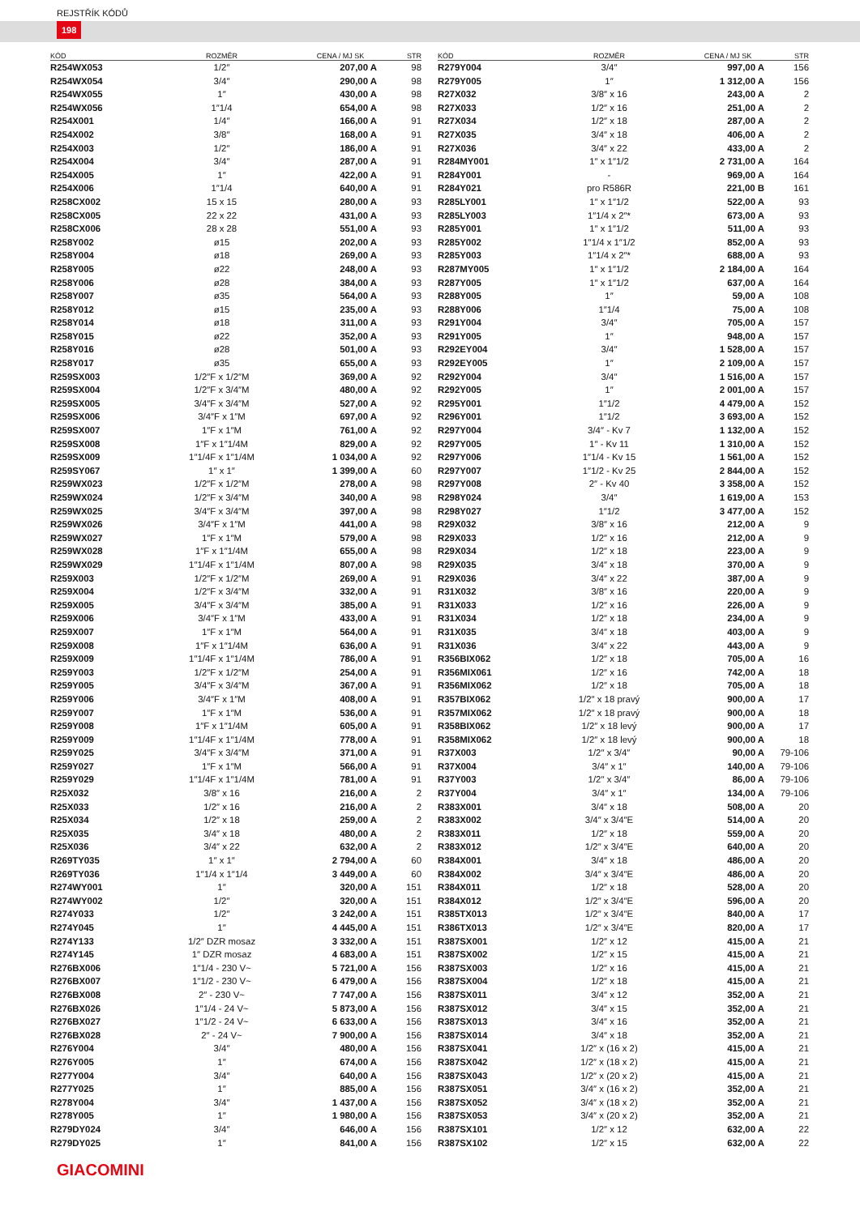REJSTŘÍK KÓDŮ
198
| KÓD | ROZMĚR | CENA / MJ SK | STR |
| --- | --- | --- | --- |
| R254WX053 | 1/2″ | 207,00 A | 98 |
| R254WX054 | 3/4″ | 290,00 A | 98 |
| R254WX055 | 1″ | 430,00 A | 98 |
| R254WX056 | 1″1/4 | 654,00 A | 98 |
| R254X001 | 1/4″ | 166,00 A | 91 |
| R254X002 | 3/8″ | 168,00 A | 91 |
| R254X003 | 1/2″ | 186,00 A | 91 |
| R254X004 | 3/4″ | 287,00 A | 91 |
| R254X005 | 1″ | 422,00 A | 91 |
| R254X006 | 1″1/4 | 640,00 A | 91 |
| R258CX002 | 15 x 15 | 280,00 A | 93 |
| R258CX005 | 22 x 22 | 431,00 A | 93 |
| R258CX006 | 28 x 28 | 551,00 A | 93 |
| R258Y002 | ø15 | 202,00 A | 93 |
| R258Y004 | ø18 | 269,00 A | 93 |
| R258Y005 | ø22 | 248,00 A | 93 |
| R258Y006 | ø28 | 384,00 A | 93 |
| R258Y007 | ø35 | 564,00 A | 93 |
| R258Y012 | ø15 | 235,00 A | 93 |
| R258Y014 | ø18 | 311,00 A | 93 |
| R258Y015 | ø22 | 352,00 A | 93 |
| R258Y016 | ø28 | 501,00 A | 93 |
| R258Y017 | ø35 | 655,00 A | 93 |
| R259SX003 | 1/2″F x 1/2″M | 369,00 A | 92 |
| R259SX004 | 1/2″F x 3/4″M | 480,00 A | 92 |
| R259SX005 | 3/4″F x 3/4″M | 527,00 A | 92 |
| R259SX006 | 3/4″F x 1″M | 697,00 A | 92 |
| R259SX007 | 1″F x 1″M | 761,00 A | 92 |
| R259SX008 | 1″F x 1″1/4M | 829,00 A | 92 |
| R259SX009 | 1″1/4F x 1″1/4M | 1 034,00 A | 92 |
| R259SY067 | 1″ x 1″ | 1 399,00 A | 60 |
| R259WX023 | 1/2″F x 1/2″M | 278,00 A | 98 |
| R259WX024 | 1/2″F x 3/4″M | 340,00 A | 98 |
| R259WX025 | 3/4″F x 3/4″M | 397,00 A | 98 |
| R259WX026 | 3/4″F x 1″M | 441,00 A | 98 |
| R259WX027 | 1″F x 1″M | 579,00 A | 98 |
| R259WX028 | 1″F x 1″1/4M | 655,00 A | 98 |
| R259WX029 | 1″1/4F x 1″1/4M | 807,00 A | 98 |
| R259X003 | 1/2″F x 1/2″M | 269,00 A | 91 |
| R259X004 | 1/2″F x 3/4″M | 332,00 A | 91 |
| R259X005 | 3/4″F x 3/4″M | 385,00 A | 91 |
| R259X006 | 3/4″F x 1″M | 433,00 A | 91 |
| R259X007 | 1″F x 1″M | 564,00 A | 91 |
| R259X008 | 1″F x 1″1/4M | 636,00 A | 91 |
| R259X009 | 1″1/4F x 1″1/4M | 786,00 A | 91 |
| R259Y003 | 1/2″F x 1/2″M | 254,00 A | 91 |
| R259Y005 | 3/4″F x 3/4″M | 367,00 A | 91 |
| R259Y006 | 3/4″F x 1″M | 408,00 A | 91 |
| R259Y007 | 1″F x 1″M | 536,00 A | 91 |
| R259Y008 | 1″F x 1″1/4M | 605,00 A | 91 |
| R259Y009 | 1″1/4F x 1″1/4M | 778,00 A | 91 |
| R259Y025 | 3/4″F x 3/4″M | 371,00 A | 91 |
| R259Y027 | 1″F x 1″M | 566,00 A | 91 |
| R259Y029 | 1″1/4F x 1″1/4M | 781,00 A | 91 |
| R25X032 | 3/8″ x 16 | 216,00 A | 2 |
| R25X033 | 1/2″ x 16 | 216,00 A | 2 |
| R25X034 | 1/2″ x 18 | 259,00 A | 2 |
| R25X035 | 3/4″ x 18 | 480,00 A | 2 |
| R25X036 | 3/4″ x 22 | 632,00 A | 2 |
| R269TY035 | 1″ x 1″ | 2 794,00 A | 60 |
| R269TY036 | 1″1/4 x 1″1/4 | 3 449,00 A | 60 |
| R274WY001 | 1″ | 320,00 A | 151 |
| R274WY002 | 1/2″ | 320,00 A | 151 |
| R274Y033 | 1/2″ | 3 242,00 A | 151 |
| R274Y045 | 1″ | 4 445,00 A | 151 |
| R274Y133 | 1/2″ DZR mosaz | 3 332,00 A | 151 |
| R274Y145 | 1″ DZR mosaz | 4 683,00 A | 151 |
| R276BX006 | 1″1/4 - 230 V~ | 5 721,00 A | 156 |
| R276BX007 | 1″1/2 - 230 V~ | 6 479,00 A | 156 |
| R276BX008 | 2″ - 230 V~ | 7 747,00 A | 156 |
| R276BX026 | 1″1/4 - 24 V~ | 5 873,00 A | 156 |
| R276BX027 | 1″1/2 - 24 V~ | 6 633,00 A | 156 |
| R276BX028 | 2″ - 24 V~ | 7 900,00 A | 156 |
| R276Y004 | 3/4″ | 480,00 A | 156 |
| R276Y005 | 1″ | 674,00 A | 156 |
| R277Y004 | 3/4″ | 640,00 A | 156 |
| R277Y025 | 1″ | 885,00 A | 156 |
| R278Y004 | 3/4″ | 1 437,00 A | 156 |
| R278Y005 | 1″ | 1 980,00 A | 156 |
| R279DY024 | 3/4″ | 646,00 A | 156 |
| R279DY025 | 1″ | 841,00 A | 156 |
| KÓD | ROZMĚR | CENA / MJ SK | STR |
| --- | --- | --- | --- |
| R279Y004 | 3/4″ | 997,00 A | 156 |
| R279Y005 | 1″ | 1 312,00 A | 156 |
| R27X032 | 3/8″ x 16 | 243,00 A | 2 |
| R27X033 | 1/2″ x 16 | 251,00 A | 2 |
| R27X034 | 1/2″ x 18 | 287,00 A | 2 |
| R27X035 | 3/4″ x 18 | 406,00 A | 2 |
| R27X036 | 3/4″ x 22 | 433,00 A | 2 |
| R284MY001 | 1″ x 1″1/2 | 2 731,00 A | 164 |
| R284Y001 | - | 969,00 A | 164 |
| R284Y021 | pro R586R | 221,00 B | 161 |
| R285LY001 | 1″ x 1″1/2 | 522,00 A | 93 |
| R285LY003 | 1″1/4 x 2″* | 673,00 A | 93 |
| R285Y001 | 1″ x 1″1/2 | 511,00 A | 93 |
| R285Y002 | 1″1/4 x 1″1/2 | 852,00 A | 93 |
| R285Y003 | 1″1/4 x 2″* | 688,00 A | 93 |
| R287MY005 | 1″ x 1″1/2 | 2 184,00 A | 164 |
| R287Y005 | 1″ x 1″1/2 | 637,00 A | 164 |
| R288Y005 | 1″ | 59,00 A | 108 |
| R288Y006 | 1″1/4 | 75,00 A | 108 |
| R291Y004 | 3/4″ | 705,00 A | 157 |
| R291Y005 | 1″ | 948,00 A | 157 |
| R292EY004 | 3/4″ | 1 528,00 A | 157 |
| R292EY005 | 1″ | 2 109,00 A | 157 |
| R292Y004 | 3/4″ | 1 516,00 A | 157 |
| R292Y005 | 1″ | 2 001,00 A | 157 |
| R295Y001 | 1″1/2 | 4 479,00 A | 152 |
| R296Y001 | 1″1/2 | 3 693,00 A | 152 |
| R297Y004 | 3/4″ - Kv 7 | 1 132,00 A | 152 |
| R297Y005 | 1″ - Kv 11 | 1 310,00 A | 152 |
| R297Y006 | 1″1/4 - Kv 15 | 1 561,00 A | 152 |
| R297Y007 | 1″1/2 - Kv 25 | 2 844,00 A | 152 |
| R297Y008 | 2″ - Kv 40 | 3 358,00 A | 152 |
| R298Y024 | 3/4″ | 1 619,00 A | 153 |
| R298Y027 | 1″1/2 | 3 477,00 A | 152 |
| R29X032 | 3/8″ x 16 | 212,00 A | 9 |
| R29X033 | 1/2″ x 16 | 212,00 A | 9 |
| R29X034 | 1/2″ x 18 | 223,00 A | 9 |
| R29X035 | 3/4″ x 18 | 370,00 A | 9 |
| R29X036 | 3/4″ x 22 | 387,00 A | 9 |
| R31X032 | 3/8″ x 16 | 220,00 A | 9 |
| R31X033 | 1/2″ x 16 | 226,00 A | 9 |
| R31X034 | 1/2″ x 18 | 234,00 A | 9 |
| R31X035 | 3/4″ x 18 | 403,00 A | 9 |
| R31X036 | 3/4″ x 22 | 443,00 A | 9 |
| R356BIX062 | 1/2″ x 18 | 705,00 A | 16 |
| R356MIX061 | 1/2″ x 16 | 742,00 A | 18 |
| R356MIX062 | 1/2″ x 18 | 705,00 A | 18 |
| R357BIX062 | 1/2″ x 18 pravý | 900,00 A | 17 |
| R357MIX062 | 1/2″ x 18 pravý | 900,00 A | 18 |
| R358BIX062 | 1/2″ x 18 levý | 900,00 A | 17 |
| R358MIX062 | 1/2″ x 18 levý | 900,00 A | 18 |
| R37X003 | 1/2″ x 3/4″ | 90,00 A | 79-106 |
| R37X004 | 3/4″ x 1″ | 140,00 A | 79-106 |
| R37Y003 | 1/2″ x 3/4″ | 86,00 A | 79-106 |
| R37Y004 | 3/4″ x 1″ | 134,00 A | 79-106 |
| R383X001 | 3/4″ x 18 | 508,00 A | 20 |
| R383X002 | 3/4″ x 3/4″E | 514,00 A | 20 |
| R383X011 | 1/2″ x 18 | 559,00 A | 20 |
| R383X012 | 1/2″ x 3/4″E | 640,00 A | 20 |
| R384X001 | 3/4″ x 18 | 486,00 A | 20 |
| R384X002 | 3/4″ x 3/4″E | 486,00 A | 20 |
| R384X011 | 1/2″ x 18 | 528,00 A | 20 |
| R384X012 | 1/2″ x 3/4″E | 596,00 A | 20 |
| R385TX013 | 1/2″ x 3/4″E | 840,00 A | 17 |
| R386TX013 | 1/2″ x 3/4″E | 820,00 A | 17 |
| R387SX001 | 1/2″ x 12 | 415,00 A | 21 |
| R387SX002 | 1/2″ x 15 | 415,00 A | 21 |
| R387SX003 | 1/2″ x 16 | 415,00 A | 21 |
| R387SX004 | 1/2″ x 18 | 415,00 A | 21 |
| R387SX011 | 3/4″ x 12 | 352,00 A | 21 |
| R387SX012 | 3/4″ x 15 | 352,00 A | 21 |
| R387SX013 | 3/4″ x 16 | 352,00 A | 21 |
| R387SX014 | 3/4″ x 18 | 352,00 A | 21 |
| R387SX041 | 1/2″ x (16 x 2) | 415,00 A | 21 |
| R387SX042 | 1/2″ x (18 x 2) | 415,00 A | 21 |
| R387SX043 | 1/2″ x (20 x 2) | 415,00 A | 21 |
| R387SX051 | 3/4″ x (16 x 2) | 352,00 A | 21 |
| R387SX052 | 3/4″ x (18 x 2) | 352,00 A | 21 |
| R387SX053 | 3/4″ x (20 x 2) | 352,00 A | 21 |
| R387SX101 | 1/2″ x 12 | 632,00 A | 22 |
| R387SX102 | 1/2″ x 15 | 632,00 A | 22 |
GIACOMINI